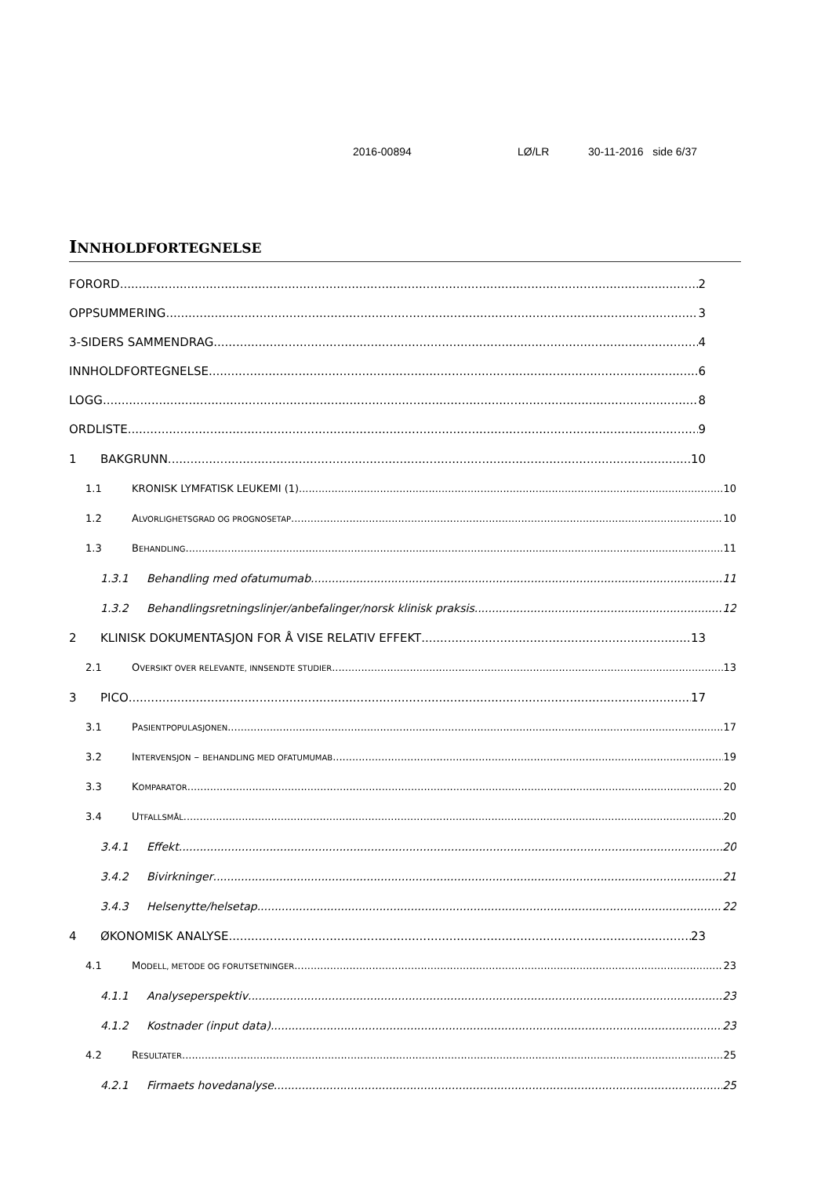2016-00894 LØ/LR 30-11-2016 side 6/37
INNHOLDFORTEGNELSE
FORORD 2
OPPSUMMERING 3
3-SIDERS SAMMENDRAG 4
INNHOLDFORTEGNELSE 6
LOGG 8
ORDLISTE 9
1 BAKGRUNN 10
1.1 KRONISK LYMFATISK LEUKEMI (1) 10
1.2 ALVORLIGHETSGRAD OG PROGNOSETAP 10
1.3 BEHANDLING 11
1.3.1 Behandling med ofatumumab 11
1.3.2 Behandlingsretningslinjer/anbefalinger/norsk klinisk praksis 12
2 KLINISK DOKUMENTASJON FOR Å VISE RELATIV EFFEKT 13
2.1 OVERSIKT OVER RELEVANTE, INNSENDTE STUDIER 13
3 PICO 17
3.1 PASIENTPOPULASJONEN 17
3.2 INTERVENSJON – BEHANDLING MED OFATUMUMAB 19
3.3 KOMPARATOR 20
3.4 UTFALLSMÅL 20
3.4.1 Effekt 20
3.4.2 Bivirkninger 21
3.4.3 Helsenytte/helsetap 22
4 ØKONOMISK ANALYSE 23
4.1 MODELL, METODE OG FORUTSETNINGER 23
4.1.1 Analyseperspektiv 23
4.1.2 Kostnader (input data) 23
4.2 RESULTATER 25
4.2.1 Firmaets hovedanalyse 25